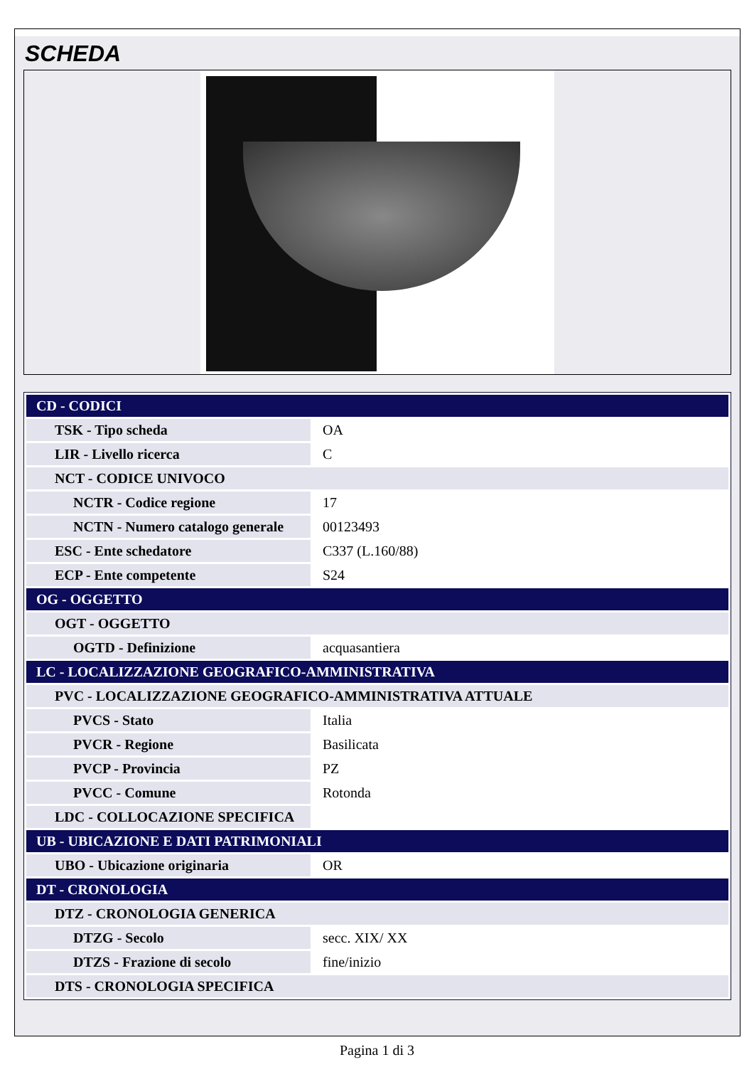SCHEDA
| CD - CODICI | |
| TSK - Tipo scheda | OA |
| LIR - Livello ricerca | C |
| NCT - CODICE UNIVOCO | |
| NCTR - Codice regione | 17 |
| NCTN - Numero catalogo generale | 00123493 |
| ESC - Ente schedatore | C337 (L.160/88) |
| ECP - Ente competente | S24 |
| OG - OGGETTO | |
| OGT - OGGETTO | |
| OGTD - Definizione | acquasantiera |
| LC - LOCALIZZAZIONE GEOGRAFICO-AMMINISTRATIVA | |
| PVC - LOCALIZZAZIONE GEOGRAFICO-AMMINISTRATIVA ATTUALE | |
| PVCS - Stato | Italia |
| PVCR - Regione | Basilicata |
| PVCP - Provincia | PZ |
| PVCC - Comune | Rotonda |
| LDC - COLLOCAZIONE SPECIFICA | |
| UB - UBICAZIONE E DATI PATRIMONIALI | |
| UBO - Ubicazione originaria | OR |
| DT - CRONOLOGIA | |
| DTZ - CRONOLOGIA GENERICA | |
| DTZG - Secolo | secc. XIX/ XX |
| DTZS - Frazione di secolo | fine/inizio |
| DTS - CRONOLOGIA SPECIFICA | |
Pagina 1 di 3